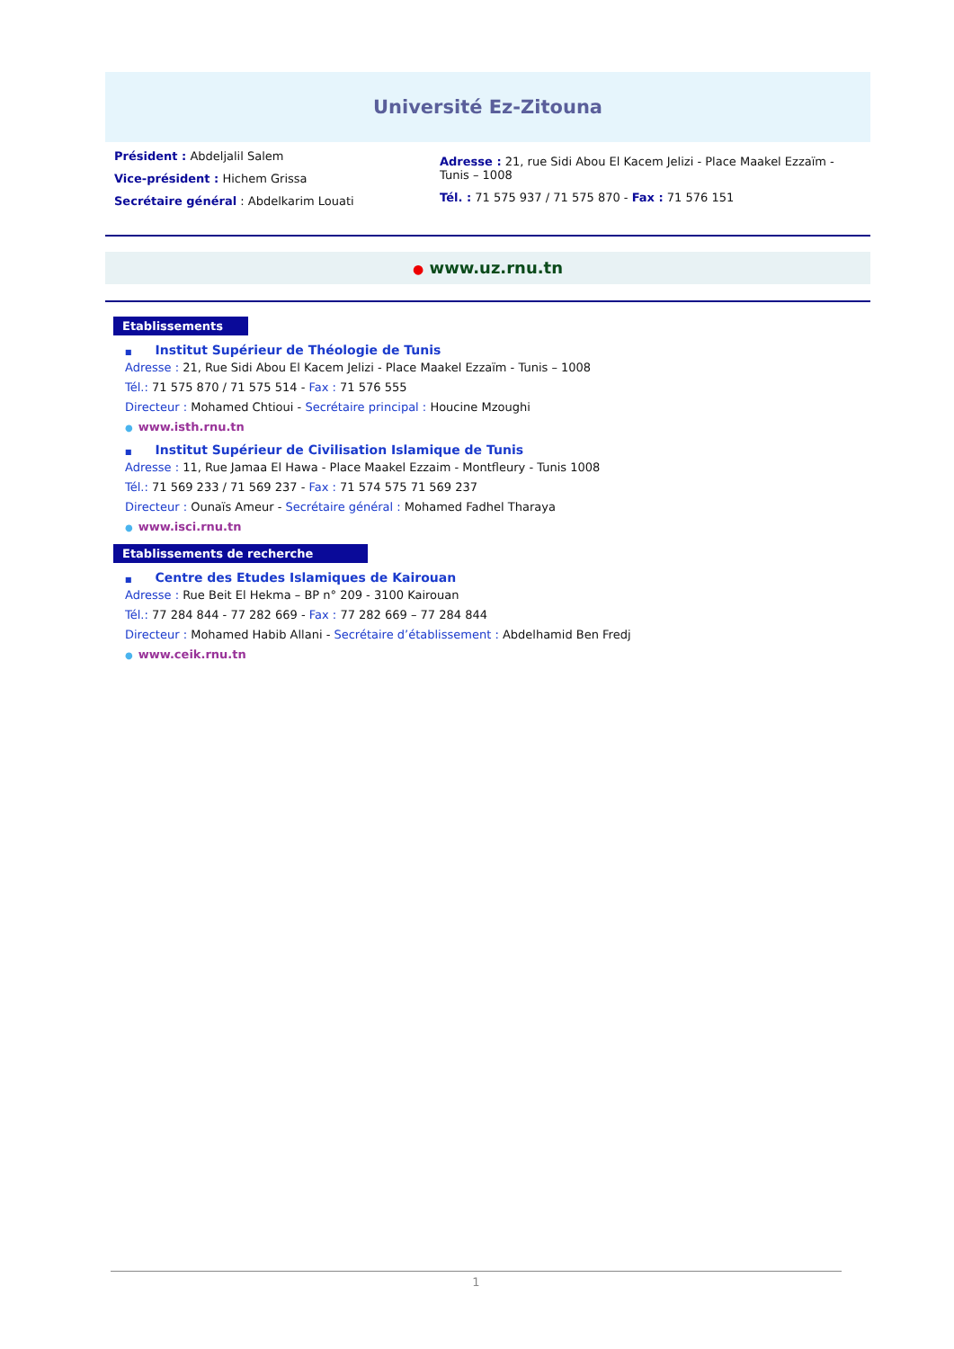Université Ez-Zitouna
Président : Abdeljalil Salem
Vice-président : Hichem Grissa
Secrétaire général : Abdelkarim Louati
Adresse : 21, rue Sidi Abou El Kacem Jelizi - Place Maakel Ezzaïm - Tunis – 1008
Tél. : 71 575 937 / 71 575 870 - Fax : 71 576 151
● www.uz.rnu.tn
Etablissements
■ Institut Supérieur de Théologie de Tunis
Adresse : 21, Rue Sidi Abou El Kacem Jelizi - Place Maakel Ezzaïm - Tunis – 1008
Tél.: 71 575 870 / 71 575 514 - Fax : 71 576 555
Directeur : Mohamed Chtioui - Secrétaire principal : Houcine Mzoughi
● www.isth.rnu.tn
■ Institut Supérieur de Civilisation Islamique de Tunis
Adresse : 11, Rue Jamaa El Hawa - Place Maakel Ezzaim - Montfleury - Tunis 1008
Tél.: 71 569 233 / 71 569 237 - Fax : 71 574 575 71 569 237
Directeur : Ounaïs Ameur - Secrétaire général : Mohamed Fadhel Tharaya
● www.isci.rnu.tn
Etablissements de recherche
■ Centre des Etudes Islamiques de Kairouan
Adresse : Rue Beit El Hekma – BP n° 209 - 3100 Kairouan
Tél.: 77 284 844 - 77 282 669 - Fax : 77 282 669 – 77 284 844
Directeur : Mohamed Habib Allani - Secrétaire d’établissement : Abdelhamid Ben Fredj
● www.ceik.rnu.tn
1